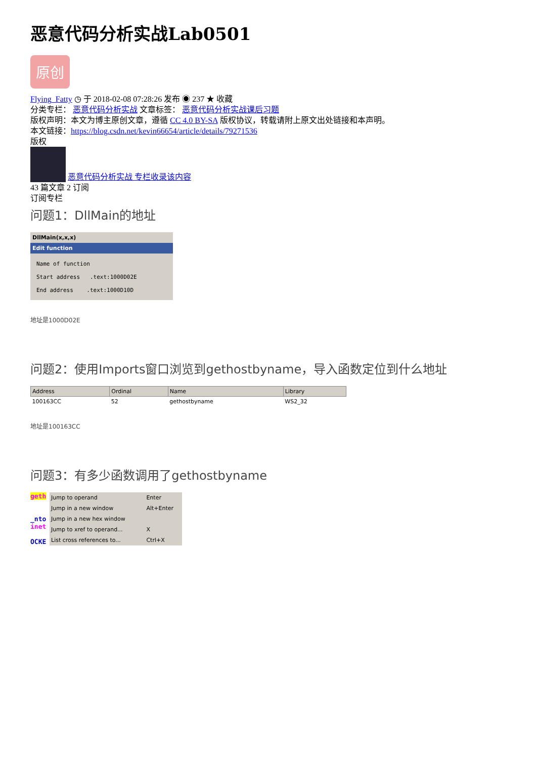恶意代码分析实战Lab0501
原创
Flying_Fatty ◷ 于 2018-02-08 07:28:26 发布 ◉ 237 ★ 收藏
分类专栏： 恶意代码分析实战 文章标签： 恶意代码分析实战课后习题
版权声明：本文为博主原创文章，遵循 CC 4.0 BY-SA 版权协议，转载请附上原文出处链接和本声明。
本文链接：https://blog.csdn.net/kevin66654/article/details/79271536
版权
恶意代码分析实战 专栏收录该内容
43 篇文章 2 订阅
订阅专栏
问题1：DllMain的地址
DllMain(x,x,x)
Edit function
Name of function
Start address .text:1000D02E
End address .text:1000D10D
地址是1000D02E
问题2：使用Imports窗口浏览到gethostbyname，导入函数定位到什么地址
| Address | Ordinal | Name | Library |
| --- | --- | --- | --- |
| 100163CC | 52 | gethostbyname | WS2_32 |
地址是100163CC
问题3：有多少函数调用了gethostbyname
geth
_nto
inet
OCKE
| Jump to operand | Enter |
| Jump in a new window | Alt+Enter |
| Jump in a new hex window | |
| Jump to xref to operand... | X |
| List cross references to... | Ctrl+X |